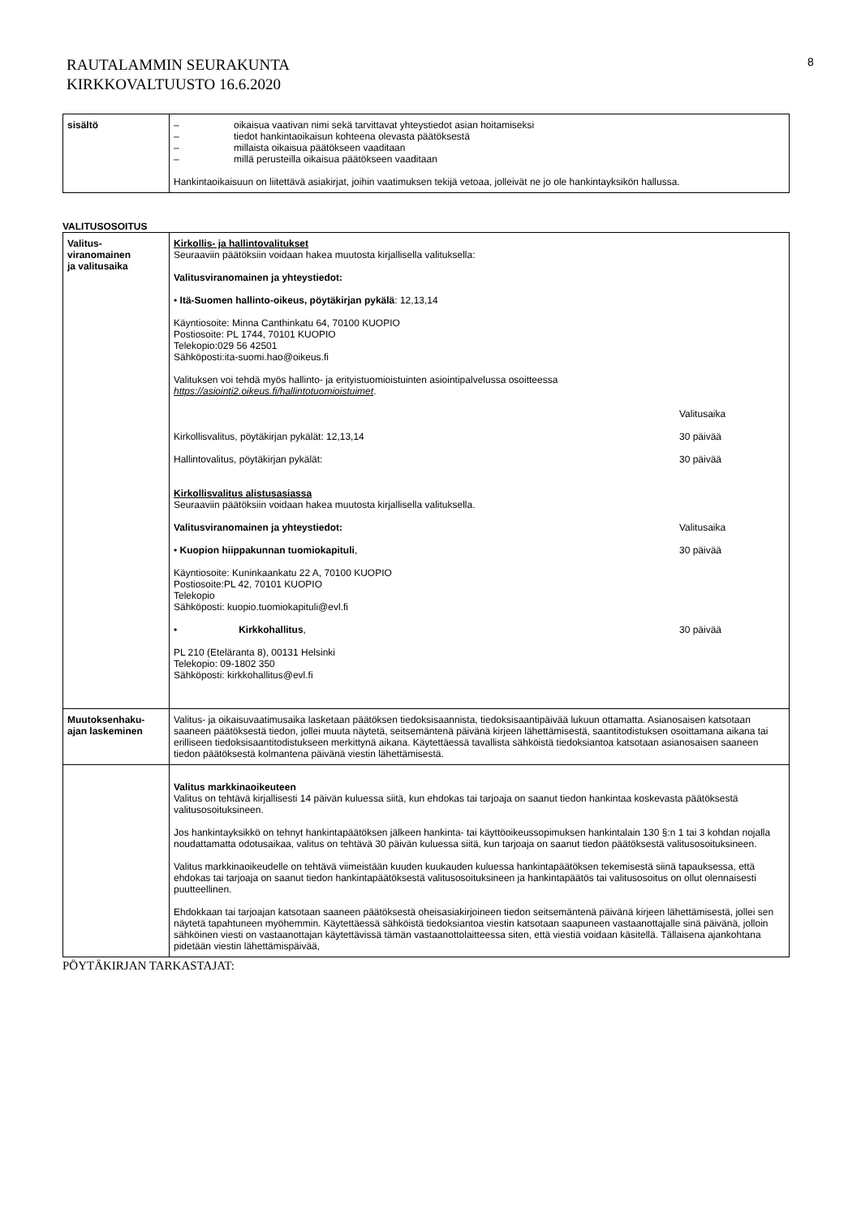RAUTALAMMIN SEURAKUNTA
KIRKKOVALTUUSTO 16.6.2020
8
| sisältö | – oikaisua vaativan nimi sekä tarvittavat yhteystiedot asian hoitamiseksi – tiedot hankintaoikaisun kohteena olevasta päätöksestä – millaista oikaisua päätökseen vaaditaan – millä perusteilla oikaisua päätökseen vaaditaan Hankintaoikaisuun on liitettävä asiakirjat, joihin vaatimuksen tekijä vetoaa, jolleivät ne jo ole hankintayksikön hallussa. |
VALITUSOSOITUS
| Valitus- viranomainen ja valitusaika | Kirkollis- ja hallintovalitukset Seuraaviin päätöksiin voidaan hakea muutosta kirjallisella valituksella: Valitusviranomainen ja yhteystiedot: • Itä-Suomen hallinto-oikeus, pöytäkirjan pykälä : 12,13,14 Käyntiosoite: Minna Canthinkatu 64, 70100 KUOPIO Postiosoite: PL 1744, 70101 KUOPIO Telekopio:029 56 42501 Sähköposti:ita-suomi.hao@oikeus.fi Valituksen voi tehdä myös hallinto- ja erityistuomioistuinten asiointipalvelussa osoitteessa https://asiointi2.oikeus.fi/hallintotuomioistuimet . Valitusaika Kirkollisvalitus, pöytäkirjan pykälät: 12,13,14 30 päivää Hallintovalitus, pöytäkirjan pykälät: 30 päivää Kirkollisvalitus alistusasiassa Seuraaviin päätöksiin voidaan hakea muutosta kirjallisella valituksella. Valitusviranomainen ja yhteystiedot: Valitusaika • Kuopion hiippakunnan tuomiokapituli , 30 päivää Käyntiosoite: Kuninkaankatu 22 A, 70100 KUOPIO Postiosoite:PL 42, 70101 KUOPIO Telekopio Sähköposti: kuopio.tuomiokapituli@evl.fi • Kirkkohallitus , 30 päivää PL 210 (Eteläranta 8), 00131 Helsinki Telekopio: 09-1802 350 Sähköposti: kirkkohallitus@evl.fi |
| Muutoksenhaku- ajan laskeminen | Valitus- ja oikaisuvaatimusaika lasketaan päätöksen tiedoksisaannista, tiedoksisaantipäivää lukuun ottamatta. Asianosaisen katsotaan saaneen päätöksestä tiedon, jollei muuta näytetä, seitsemäntenä päivänä kirjeen lähettämisestä, saantitodistuksen osoittamana aikana tai erilliseen tiedoksisaantitodistukseen merkittynä aikana. Käytettäessä tavallista sähköistä tiedoksiantoa katsotaan asianosaisen saaneen tiedon päätöksestä kolmantena päivänä viestin lähettämisestä. |
| | Valitus markkinaoikeuteen Valitus on tehtävä kirjallisesti 14 päivän kuluessa siitä, kun ehdokas tai tarjoaja on saanut tiedon hankintaa koskevasta päätöksestä valitusosoituksineen. Jos hankintayksikkö on tehnyt hankintapäätöksen jälkeen hankinta- tai käyttöoikeussopimuksen hankintalain 130 §:n 1 tai 3 kohdan nojalla noudattamatta odotusaikaa, valitus on tehtävä 30 päivän kuluessa siitä, kun tarjoaja on saanut tiedon päätöksestä valitusosoituksineen. Valitus markkinaoikeudelle on tehtävä viimeistään kuuden kuukauden kuluessa hankintapäätöksen tekemisestä siinä tapauksessa, että ehdokas tai tarjoaja on saanut tiedon hankintapäätöksestä valitusosoituksineen ja hankintapäätös tai valitusosoitus on ollut olennaisesti puutteellinen. Ehdokkaan tai tarjoajan katsotaan saaneen päätöksestä oheisasiakirjoineen tiedon seitsemäntenä päivänä kirjeen lähettämisestä, jollei sen näytetä tapahtuneen myöhemmin. Käytettäessä sähköistä tiedoksiantoa viestin katsotaan saapuneen vastaanottajalle sinä päivänä, jolloin sähköinen viesti on vastaanottajan käytettävissä tämän vastaanottolaitteessa siten, että viestiä voidaan käsitellä. Tällaisena ajankohtana pidetään viestin lähettämispäivää, |
PÖYTÄKIRJAN TARKASTAJAT: